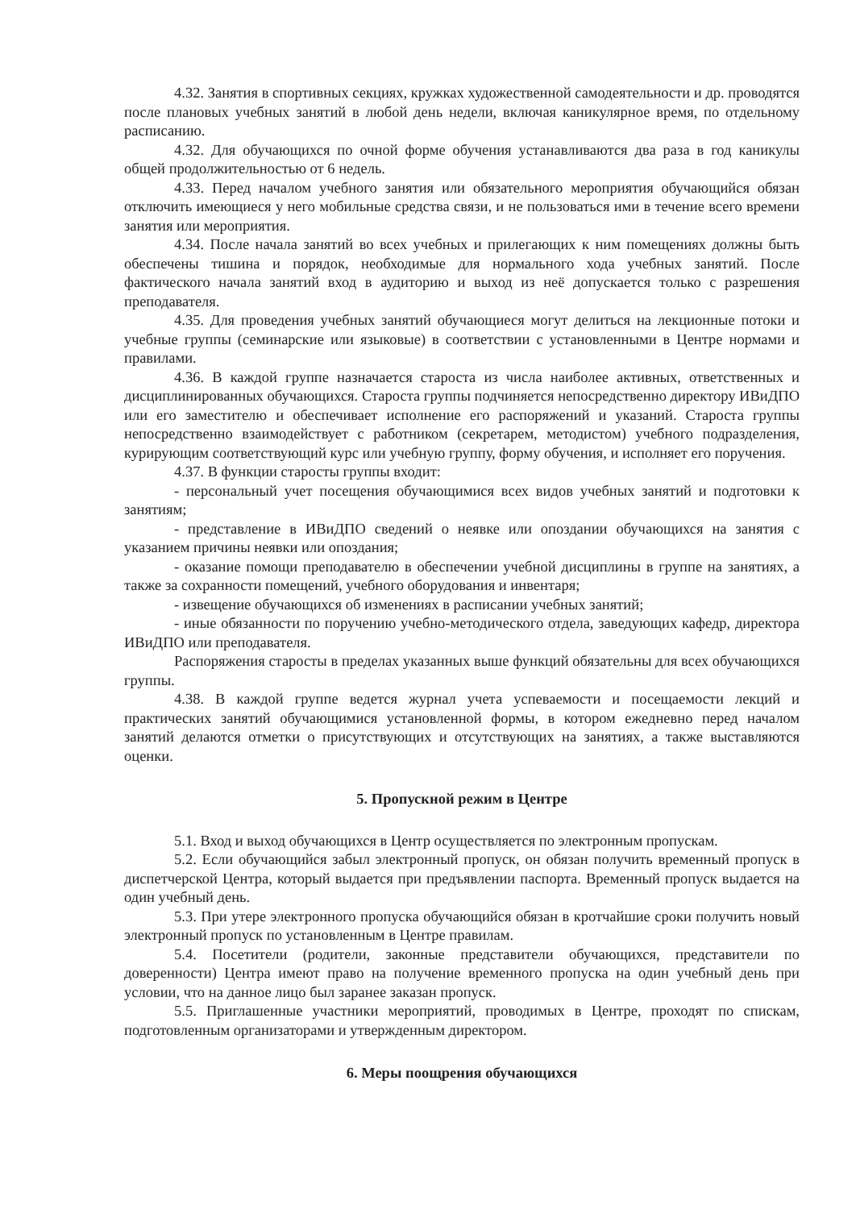4.32. Занятия в спортивных секциях, кружках художественной самодеятельности и др. проводятся после плановых учебных занятий в любой день недели, включая каникулярное время, по отдельному расписанию.
4.32. Для обучающихся по очной форме обучения устанавливаются два раза в год каникулы общей продолжительностью от 6 недель.
4.33. Перед началом учебного занятия или обязательного мероприятия обучающийся обязан отключить имеющиеся у него мобильные средства связи, и не пользоваться ими в течение всего времени занятия или мероприятия.
4.34. После начала занятий во всех учебных и прилегающих к ним помещениях должны быть обеспечены тишина и порядок, необходимые для нормального хода учебных занятий. После фактического начала занятий вход в аудиторию и выход из неё допускается только с разрешения преподавателя.
4.35. Для проведения учебных занятий обучающиеся могут делиться на лекционные потоки и учебные группы (семинарские или языковые) в соответствии с установленными в Центре нормами и правилами.
4.36. В каждой группе назначается староста из числа наиболее активных, ответственных и дисциплинированных обучающихся. Староста группы подчиняется непосредственно директору ИВиДПО или его заместителю и обеспечивает исполнение его распоряжений и указаний. Староста группы непосредственно взаимодействует с работником (секретарем, методистом) учебного подразделения, курирующим соответствующий курс или учебную группу, форму обучения, и исполняет его поручения.
4.37. В функции старосты группы входит:
- персональный учет посещения обучающимися всех видов учебных занятий и подготовки к занятиям;
- представление в ИВиДПО сведений о неявке или опоздании обучающихся на занятия с указанием причины неявки или опоздания;
- оказание помощи преподавателю в обеспечении учебной дисциплины в группе на занятиях, а также за сохранности помещений, учебного оборудования и инвентаря;
- извещение обучающихся об изменениях в расписании учебных занятий;
- иные обязанности по поручению учебно-методического отдела, заведующих кафедр, директора ИВиДПО или преподавателя.
Распоряжения старосты в пределах указанных выше функций обязательны для всех обучающихся группы.
4.38. В каждой группе ведется журнал учета успеваемости и посещаемости лекций и практических занятий обучающимися установленной формы, в котором ежедневно перед началом занятий делаются отметки о присутствующих и отсутствующих на занятиях, а также выставляются оценки.
5. Пропускной режим в Центре
5.1. Вход и выход обучающихся в Центр осуществляется по электронным пропускам.
5.2. Если обучающийся забыл электронный пропуск, он обязан получить временный пропуск в диспетчерской Центра, который выдается при предъявлении паспорта. Временный пропуск выдается на один учебный день.
5.3. При утере электронного пропуска обучающийся обязан в кротчайшие сроки получить новый электронный пропуск по установленным в Центре правилам.
5.4. Посетители (родители, законные представители обучающихся, представители по доверенности) Центра имеют право на получение временного пропуска на один учебный день при условии, что на данное лицо был заранее заказан пропуск.
5.5. Приглашенные участники мероприятий, проводимых в Центре, проходят по спискам, подготовленным организаторами и утвержденным директором.
6. Меры поощрения обучающихся